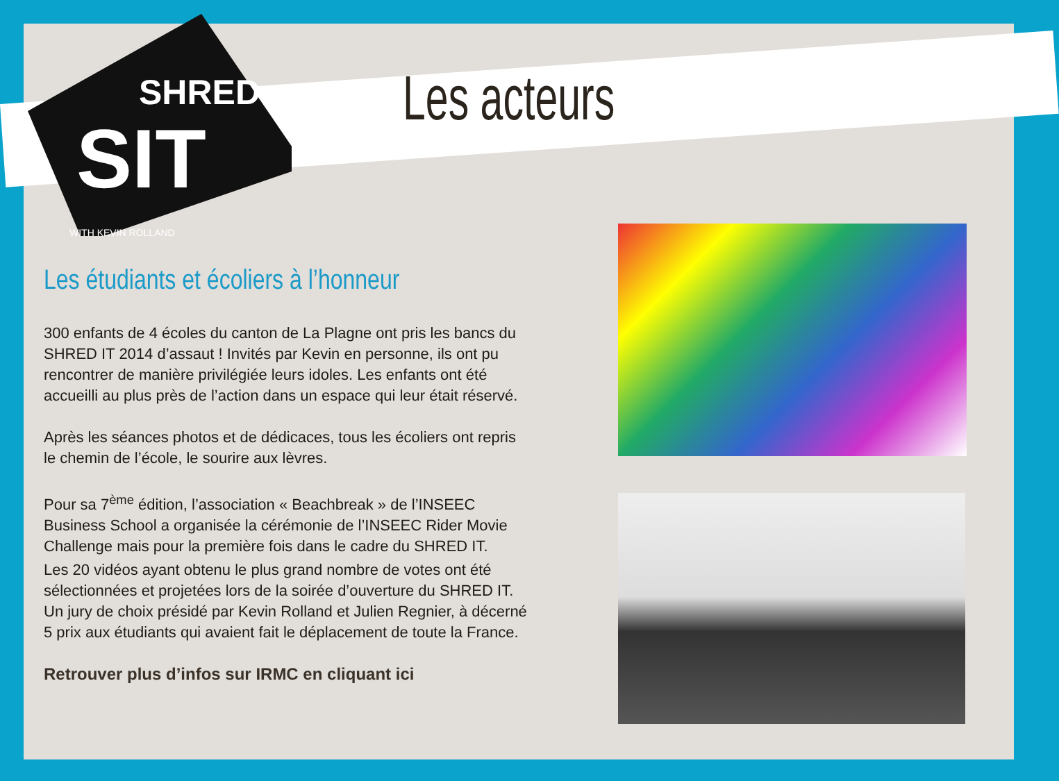SIT
SHRED
WITH KEVIN ROLLAND
Les acteurs
Les étudiants et écoliers à l’honneur
300 enfants de 4 écoles du canton de La Plagne ont pris les bancs du SHRED IT 2014 d’assaut ! Invités par Kevin en personne, ils ont pu rencontrer de manière privilégiée leurs idoles. Les enfants ont été accueilli au plus près de l’action dans un espace qui leur était réservé.
Après les séances photos et de dédicaces, tous les écoliers ont repris le chemin de l’école, le sourire aux lèvres.
Pour sa 7<sup>ème</sup> édition, l’association « Beachbreak » de l’INSEEC Business School a organisée la cérémonie de l’INSEEC Rider Movie Challenge mais pour la première fois dans le cadre du SHRED IT.
Les 20 vidéos ayant obtenu le plus grand nombre de votes ont été sélectionnées et projetées lors de la soirée d’ouverture du SHRED IT. Un jury de choix présidé par Kevin Rolland et Julien Regnier, à décerné 5 prix aux étudiants qui avaient fait le déplacement de toute la France.
Retrouver plus d’infos sur IRMC en cliquant ici